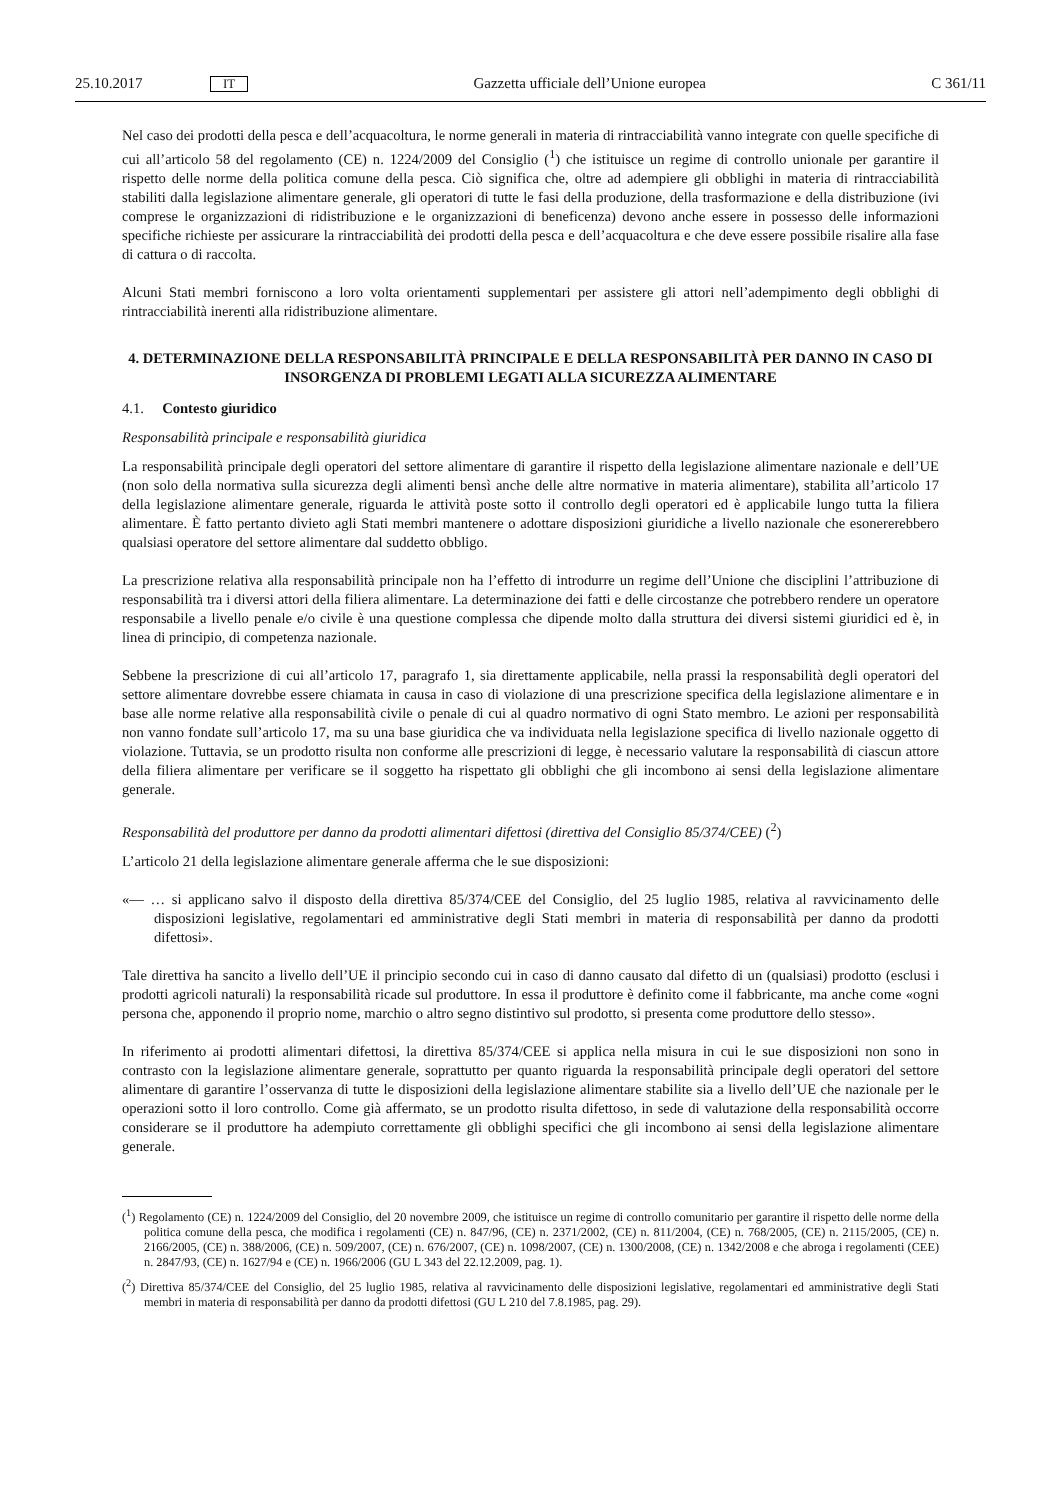25.10.2017 IT Gazzetta ufficiale dell’Unione europea C 361/11
Nel caso dei prodotti della pesca e dell’acquacoltura, le norme generali in materia di rintracciabilità vanno integrate con quelle specifiche di cui all’articolo 58 del regolamento (CE) n. 1224/2009 del Consiglio (<sup>1</sup>) che istituisce un regime di controllo unionale per garantire il rispetto delle norme della politica comune della pesca. Ciò significa che, oltre ad adempiere gli obblighi in materia di rintracciabilità stabiliti dalla legislazione alimentare generale, gli operatori di tutte le fasi della produzione, della trasformazione e della distribuzione (ivi comprese le organizzazioni di ridistribuzione e le organizzazioni di beneficenza) devono anche essere in possesso delle informazioni specifiche richieste per assicurare la rintracciabilità dei prodotti della pesca e dell’acquacoltura e che deve essere possibile risalire alla fase di cattura o di raccolta.
Alcuni Stati membri forniscono a loro volta orientamenti supplementari per assistere gli attori nell’adempimento degli obblighi di rintracciabilità inerenti alla ridistribuzione alimentare.
4. DETERMINAZIONE DELLA RESPONSABILITÀ PRINCIPALE E DELLA RESPONSABILITÀ PER DANNO IN CASO DI INSORGENZA DI PROBLEMI LEGATI ALLA SICUREZZA ALIMENTARE
4.1. Contesto giuridico
Responsabilità principale e responsabilità giuridica
La responsabilità principale degli operatori del settore alimentare di garantire il rispetto della legislazione alimentare nazionale e dell’UE (non solo della normativa sulla sicurezza degli alimenti bensì anche delle altre normative in materia alimentare), stabilita all’articolo 17 della legislazione alimentare generale, riguarda le attività poste sotto il controllo degli operatori ed è applicabile lungo tutta la filiera alimentare. È fatto pertanto divieto agli Stati membri mantenere o adottare disposizioni giuridiche a livello nazionale che esonererebbero qualsiasi operatore del settore alimentare dal suddetto obbligo.
La prescrizione relativa alla responsabilità principale non ha l’effetto di introdurre un regime dell’Unione che disciplini l’attribuzione di responsabilità tra i diversi attori della filiera alimentare. La determinazione dei fatti e delle circostanze che potrebbero rendere un operatore responsabile a livello penale e/o civile è una questione complessa che dipende molto dalla struttura dei diversi sistemi giuridici ed è, in linea di principio, di competenza nazionale.
Sebbene la prescrizione di cui all’articolo 17, paragrafo 1, sia direttamente applicabile, nella prassi la responsabilità degli operatori del settore alimentare dovrebbe essere chiamata in causa in caso di violazione di una prescrizione specifica della legislazione alimentare e in base alle norme relative alla responsabilità civile o penale di cui al quadro normativo di ogni Stato membro. Le azioni per responsabilità non vanno fondate sull’articolo 17, ma su una base giuridica che va individuata nella legislazione specifica di livello nazionale oggetto di violazione. Tuttavia, se un prodotto risulta non conforme alle prescrizioni di legge, è necessario valutare la responsabilità di ciascun attore della filiera alimentare per verificare se il soggetto ha rispettato gli obblighi che gli incombono ai sensi della legislazione alimentare generale.
Responsabilità del produttore per danno da prodotti alimentari difettosi (direttiva del Consiglio 85/374/CEE) (<sup>2</sup>)
L’articolo 21 della legislazione alimentare generale afferma che le sue disposizioni:
«— … si applicano salvo il disposto della direttiva 85/374/CEE del Consiglio, del 25 luglio 1985, relativa al ravvicinamento delle disposizioni legislative, regolamentari ed amministrative degli Stati membri in materia di responsabilità per danno da prodotti difettosi».
Tale direttiva ha sancito a livello dell’UE il principio secondo cui in caso di danno causato dal difetto di un (qualsiasi) prodotto (esclusi i prodotti agricoli naturali) la responsabilità ricade sul produttore. In essa il produttore è definito come il fabbricante, ma anche come «ogni persona che, apponendo il proprio nome, marchio o altro segno distintivo sul prodotto, si presenta come produttore dello stesso».
In riferimento ai prodotti alimentari difettosi, la direttiva 85/374/CEE si applica nella misura in cui le sue disposizioni non sono in contrasto con la legislazione alimentare generale, soprattutto per quanto riguarda la responsabilità principale degli operatori del settore alimentare di garantire l’osservanza di tutte le disposizioni della legislazione alimentare stabilite sia a livello dell’UE che nazionale per le operazioni sotto il loro controllo. Come già affermato, se un prodotto risulta difettoso, in sede di valutazione della responsabilità occorre considerare se il produttore ha adempiuto correttamente gli obblighi specifici che gli incombono ai sensi della legislazione alimentare generale.
(<sup>1</sup>) Regolamento (CE) n. 1224/2009 del Consiglio, del 20 novembre 2009, che istituisce un regime di controllo comunitario per garantire il rispetto delle norme della politica comune della pesca, che modifica i regolamenti (CE) n. 847/96, (CE) n. 2371/2002, (CE) n. 811/2004, (CE) n. 768/2005, (CE) n. 2115/2005, (CE) n. 2166/2005, (CE) n. 388/2006, (CE) n. 509/2007, (CE) n. 676/2007, (CE) n. 1098/2007, (CE) n. 1300/2008, (CE) n. 1342/2008 e che abroga i regolamenti (CEE) n. 2847/93, (CE) n. 1627/94 e (CE) n. 1966/2006 (GU L 343 del 22.12.2009, pag. 1).
(<sup>2</sup>) Direttiva 85/374/CEE del Consiglio, del 25 luglio 1985, relativa al ravvicinamento delle disposizioni legislative, regolamentari ed amministrative degli Stati membri in materia di responsabilità per danno da prodotti difettosi (GU L 210 del 7.8.1985, pag. 29).